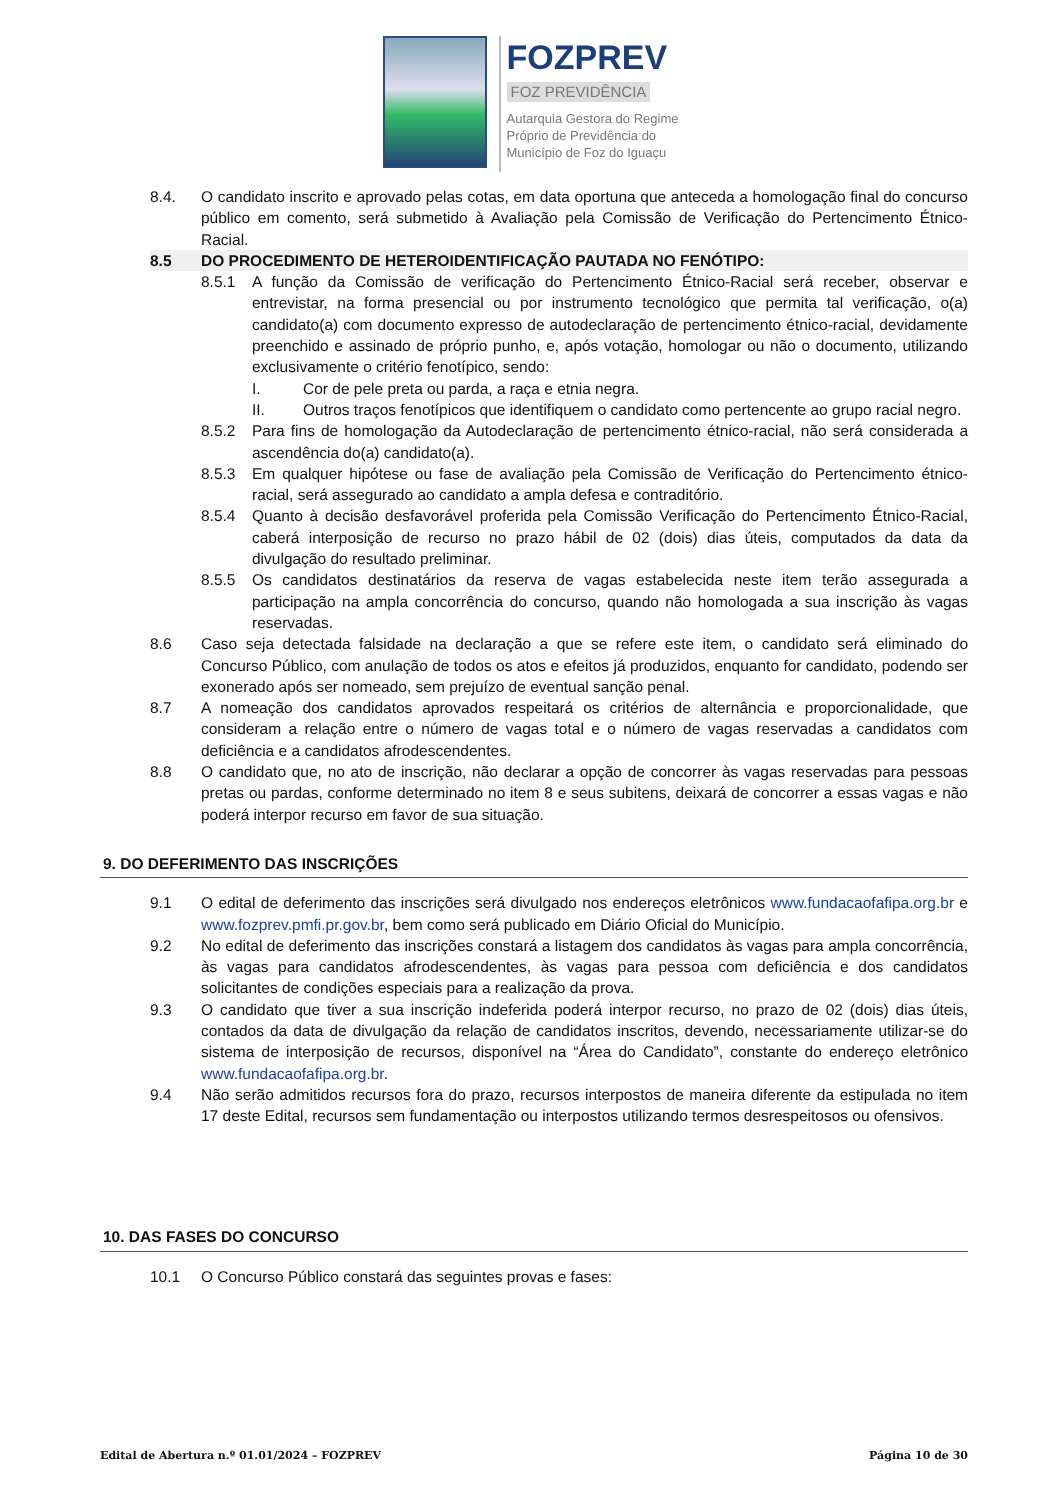FOZPREV
FOZ PREVIDÊNCIA
Autarquia Gestora do Regime
Próprio de Previdência do
Município de Foz do Iguaçu
8.4. O candidato inscrito e aprovado pelas cotas, em data oportuna que anteceda a homologação final do concurso público em comento, será submetido à Avaliação pela Comissão de Verificação do Pertencimento Étnico-Racial.
8.5 DO PROCEDIMENTO DE HETEROIDENTIFICAÇÃO PAUTADA NO FENÓTIPO:
8.5.1 A função da Comissão de verificação do Pertencimento Étnico-Racial será receber, observar e entrevistar, na forma presencial ou por instrumento tecnológico que permita tal verificação, o(a) candidato(a) com documento expresso de autodeclaração de pertencimento étnico-racial, devidamente preenchido e assinado de próprio punho, e, após votação, homologar ou não o documento, utilizando exclusivamente o critério fenotípico, sendo:
I. Cor de pele preta ou parda, a raça e etnia negra.
II. Outros traços fenotípicos que identifiquem o candidato como pertencente ao grupo racial negro.
8.5.2 Para fins de homologação da Autodeclaração de pertencimento étnico-racial, não será considerada a ascendência do(a) candidato(a).
8.5.3 Em qualquer hipótese ou fase de avaliação pela Comissão de Verificação do Pertencimento étnico-racial, será assegurado ao candidato a ampla defesa e contraditório.
8.5.4 Quanto à decisão desfavorável proferida pela Comissão Verificação do Pertencimento Étnico-Racial, caberá interposição de recurso no prazo hábil de 02 (dois) dias úteis, computados da data da divulgação do resultado preliminar.
8.5.5 Os candidatos destinatários da reserva de vagas estabelecida neste item terão assegurada a participação na ampla concorrência do concurso, quando não homologada a sua inscrição às vagas reservadas.
8.6 Caso seja detectada falsidade na declaração a que se refere este item, o candidato será eliminado do Concurso Público, com anulação de todos os atos e efeitos já produzidos, enquanto for candidato, podendo ser exonerado após ser nomeado, sem prejuízo de eventual sanção penal.
8.7 A nomeação dos candidatos aprovados respeitará os critérios de alternância e proporcionalidade, que consideram a relação entre o número de vagas total e o número de vagas reservadas a candidatos com deficiência e a candidatos afrodescendentes.
8.8 O candidato que, no ato de inscrição, não declarar a opção de concorrer às vagas reservadas para pessoas pretas ou pardas, conforme determinado no item 8 e seus subitens, deixará de concorrer a essas vagas e não poderá interpor recurso em favor de sua situação.
9. DO DEFERIMENTO DAS INSCRIÇÕES
9.1 O edital de deferimento das inscrições será divulgado nos endereços eletrônicos www.fundacaofafipa.org.br e www.fozprev.pmfi.pr.gov.br, bem como será publicado em Diário Oficial do Município.
9.2 No edital de deferimento das inscrições constará a listagem dos candidatos às vagas para ampla concorrência, às vagas para candidatos afrodescendentes, às vagas para pessoa com deficiência e dos candidatos solicitantes de condições especiais para a realização da prova.
9.3 O candidato que tiver a sua inscrição indeferida poderá interpor recurso, no prazo de 02 (dois) dias úteis, contados da data de divulgação da relação de candidatos inscritos, devendo, necessariamente utilizar-se do sistema de interposição de recursos, disponível na “Área do Candidato”, constante do endereço eletrônico www.fundacaofafipa.org.br.
9.4 Não serão admitidos recursos fora do prazo, recursos interpostos de maneira diferente da estipulada no item 17 deste Edital, recursos sem fundamentação ou interpostos utilizando termos desrespeitosos ou ofensivos.
10. DAS FASES DO CONCURSO
10.1 O Concurso Público constará das seguintes provas e fases:
Edital de Abertura n.º 01.01/2024 – FOZPREV Página 10 de 30